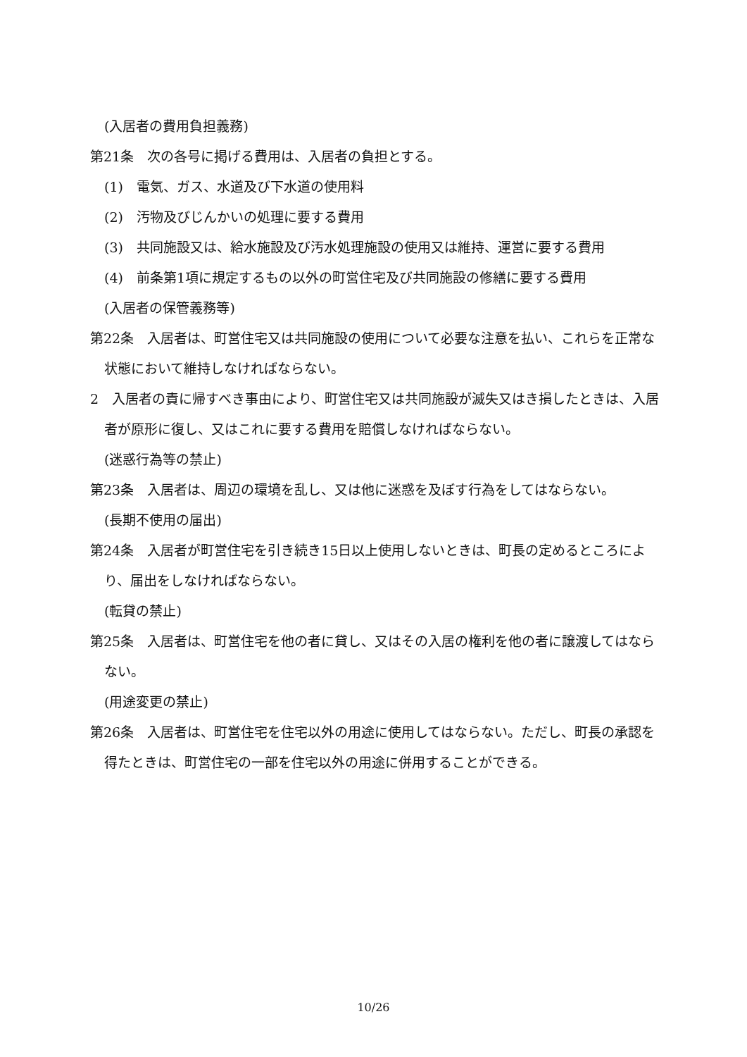(入居者の費用負担義務)
第21条　次の各号に掲げる費用は、入居者の負担とする。
(1)　電気、ガス、水道及び下水道の使用料
(2)　汚物及びじんかいの処理に要する費用
(3)　共同施設又は、給水施設及び汚水処理施設の使用又は維持、運営に要する費用
(4)　前条第1項に規定するもの以外の町営住宅及び共同施設の修繕に要する費用
(入居者の保管義務等)
第22条　入居者は、町営住宅又は共同施設の使用について必要な注意を払い、これらを正常な状態において維持しなければならない。
2　入居者の責に帰すべき事由により、町営住宅又は共同施設が滅失又はき損したときは、入居者が原形に復し、又はこれに要する費用を賠償しなければならない。
(迷惑行為等の禁止)
第23条　入居者は、周辺の環境を乱し、又は他に迷惑を及ぼす行為をしてはならない。
(長期不使用の届出)
第24条　入居者が町営住宅を引き続き15日以上使用しないときは、町長の定めるところにより、届出をしなければならない。
(転貸の禁止)
第25条　入居者は、町営住宅を他の者に貸し、又はその入居の権利を他の者に譲渡してはならない。
(用途変更の禁止)
第26条　入居者は、町営住宅を住宅以外の用途に使用してはならない。ただし、町長の承認を得たときは、町営住宅の一部を住宅以外の用途に併用することができる。
10/26